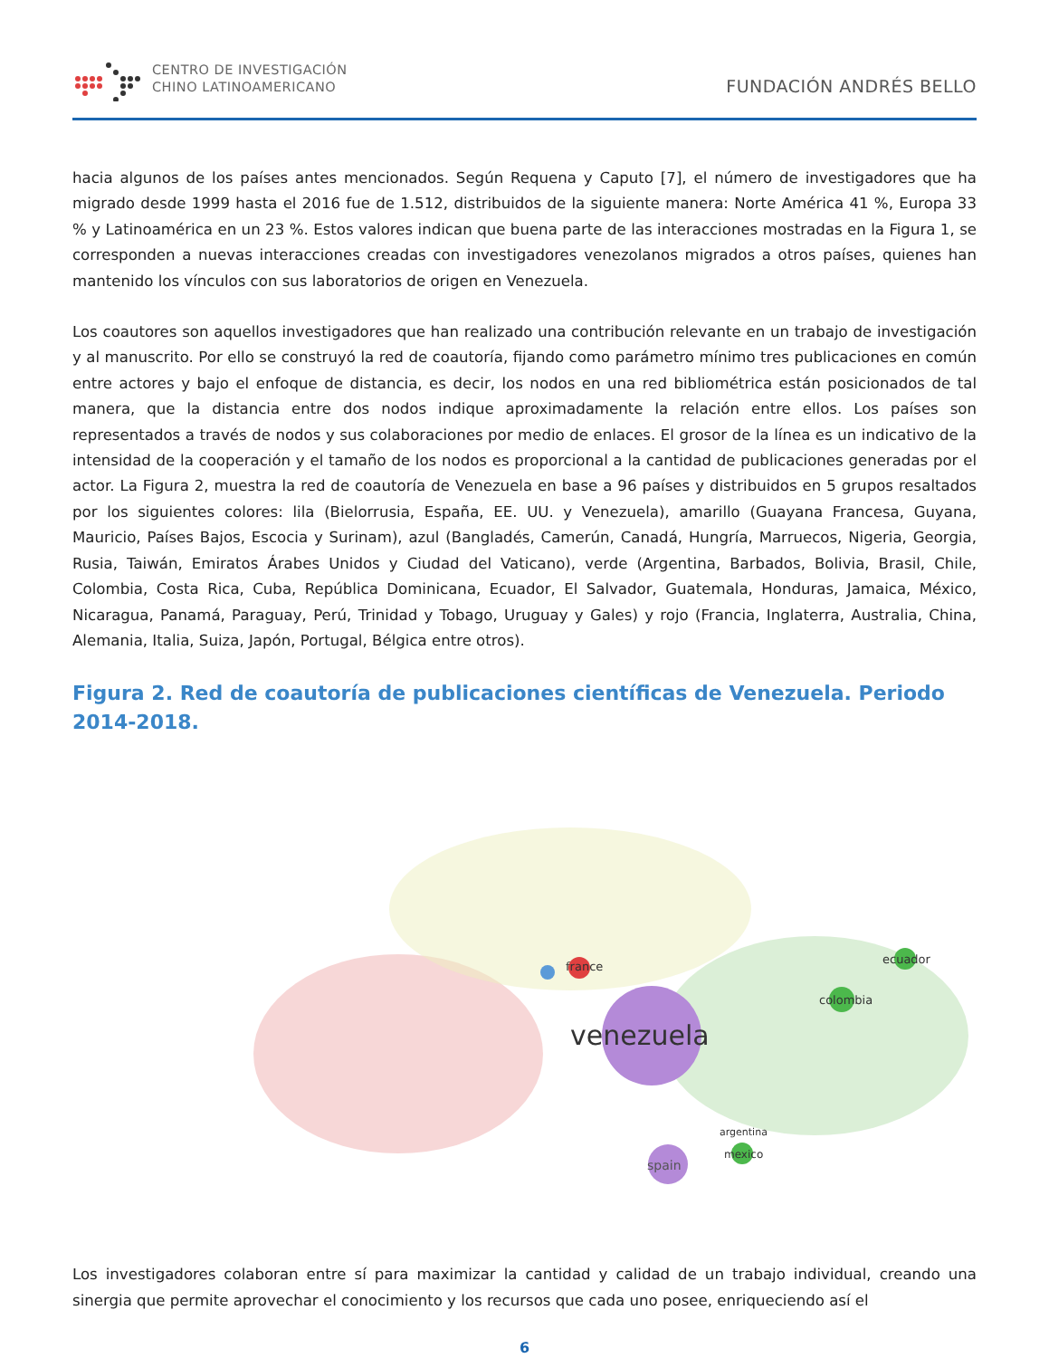CENTRO DE INVESTIGACIÓN
CHINO LATINOAMERICANO
FUNDACIÓN ANDRÉS BELLO
hacia algunos de los países antes mencionados. Según Requena y Caputo [7], el número de investigadores que ha migrado desde 1999 hasta el 2016 fue de 1.512, distribuidos de la siguiente manera: Norte América 41 %, Europa 33 % y Latinoamérica en un 23 %. Estos valores indican que buena parte de las interacciones mostradas en la Figura 1, se corresponden a nuevas interacciones creadas con investigadores venezolanos migrados a otros países, quienes han mantenido los vínculos con sus laboratorios de origen en Venezuela.
Los coautores son aquellos investigadores que han realizado una contribución relevante en un trabajo de investigación y al manuscrito. Por ello se construyó la red de coautoría, fijando como parámetro mínimo tres publicaciones en común entre actores y bajo el enfoque de distancia, es decir, los nodos en una red bibliométrica están posicionados de tal manera, que la distancia entre dos nodos indique aproximadamente la relación entre ellos. Los países son representados a través de nodos y sus colaboraciones por medio de enlaces. El grosor de la línea es un indicativo de la intensidad de la cooperación y el tamaño de los nodos es proporcional a la cantidad de publicaciones generadas por el actor. La Figura 2, muestra la red de coautoría de Venezuela en base a 96 países y distribuidos en 5 grupos resaltados por los siguientes colores: lila (Bielorrusia, España, EE. UU. y Venezuela), amarillo (Guayana Francesa, Guyana, Mauricio, Países Bajos, Escocia y Surinam), azul (Bangladés, Camerún, Canadá, Hungría, Marruecos, Nigeria, Georgia, Rusia, Taiwán, Emiratos Árabes Unidos y Ciudad del Vaticano), verde (Argentina, Barbados, Bolivia, Brasil, Chile, Colombia, Costa Rica, Cuba, República Dominicana, Ecuador, El Salvador, Guatemala, Honduras, Jamaica, México, Nicaragua, Panamá, Paraguay, Perú, Trinidad y Tobago, Uruguay y Gales) y rojo (Francia, Inglaterra, Australia, China, Alemania, Italia, Suiza, Japón, Portugal, Bélgica entre otros).
Figura 2. Red de coautoría de publicaciones científicas de Venezuela. Periodo 2014-2018.
venezuela
spain
colombia
ecuador
france
mexico
argentina
Los investigadores colaboran entre sí para maximizar la cantidad y calidad de un trabajo individual, creando una sinergia que permite aprovechar el conocimiento y los recursos que cada uno posee, enriqueciendo así el
6